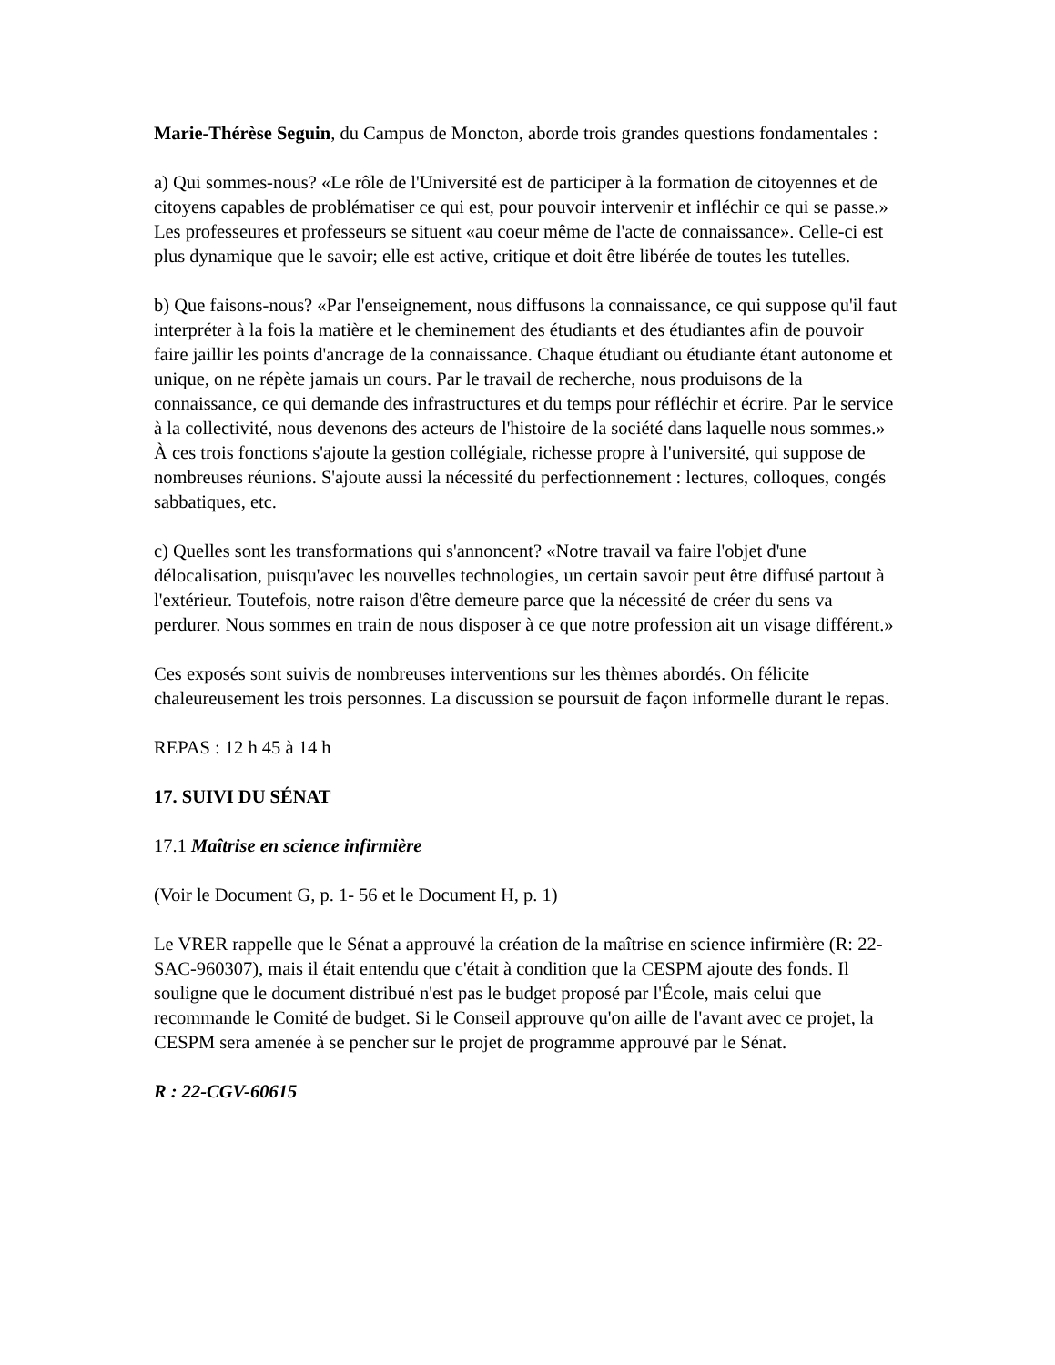Marie-Thérèse Seguin, du Campus de Moncton, aborde trois grandes questions fondamentales :
a) Qui sommes-nous? «Le rôle de l'Université est de participer à la formation de citoyennes et de citoyens capables de problématiser ce qui est, pour pouvoir intervenir et infléchir ce qui se passe.» Les professeures et professeurs se situent «au coeur même de l'acte de connaissance». Celle-ci est plus dynamique que le savoir; elle est active, critique et doit être libérée de toutes les tutelles.
b) Que faisons-nous? «Par l'enseignement, nous diffusons la connaissance, ce qui suppose qu'il faut interpréter à la fois la matière et le cheminement des étudiants et des étudiantes afin de pouvoir faire jaillir les points d'ancrage de la connaissance. Chaque étudiant ou étudiante étant autonome et unique, on ne répète jamais un cours. Par le travail de recherche, nous produisons de la connaissance, ce qui demande des infrastructures et du temps pour réfléchir et écrire. Par le service à la collectivité, nous devenons des acteurs de l'histoire de la société dans laquelle nous sommes.» À ces trois fonctions s'ajoute la gestion collégiale, richesse propre à l'université, qui suppose de nombreuses réunions. S'ajoute aussi la nécessité du perfectionnement : lectures, colloques, congés sabbatiques, etc.
c) Quelles sont les transformations qui s'annoncent? «Notre travail va faire l'objet d'une délocalisation, puisqu'avec les nouvelles technologies, un certain savoir peut être diffusé partout à l'extérieur. Toutefois, notre raison d'être demeure parce que la nécessité de créer du sens va perdurer. Nous sommes en train de nous disposer à ce que notre profession ait un visage différent.»
Ces exposés sont suivis de nombreuses interventions sur les thèmes abordés. On félicite chaleureusement les trois personnes. La discussion se poursuit de façon informelle durant le repas.
REPAS : 12 h 45 à 14 h
17. SUIVI DU SÉNAT
17.1 Maîtrise en science infirmière
(Voir le Document G, p. 1- 56 et le Document H, p. 1)
Le VRER rappelle que le Sénat a approuvé la création de la maîtrise en science infirmière (R: 22-SAC-960307), mais il était entendu que c'était à condition que la CESPM ajoute des fonds. Il souligne que le document distribué n'est pas le budget proposé par l'École, mais celui que recommande le Comité de budget. Si le Conseil approuve qu'on aille de l'avant avec ce projet, la CESPM sera amenée à se pencher sur le projet de programme approuvé par le Sénat.
R : 22-CGV-60615